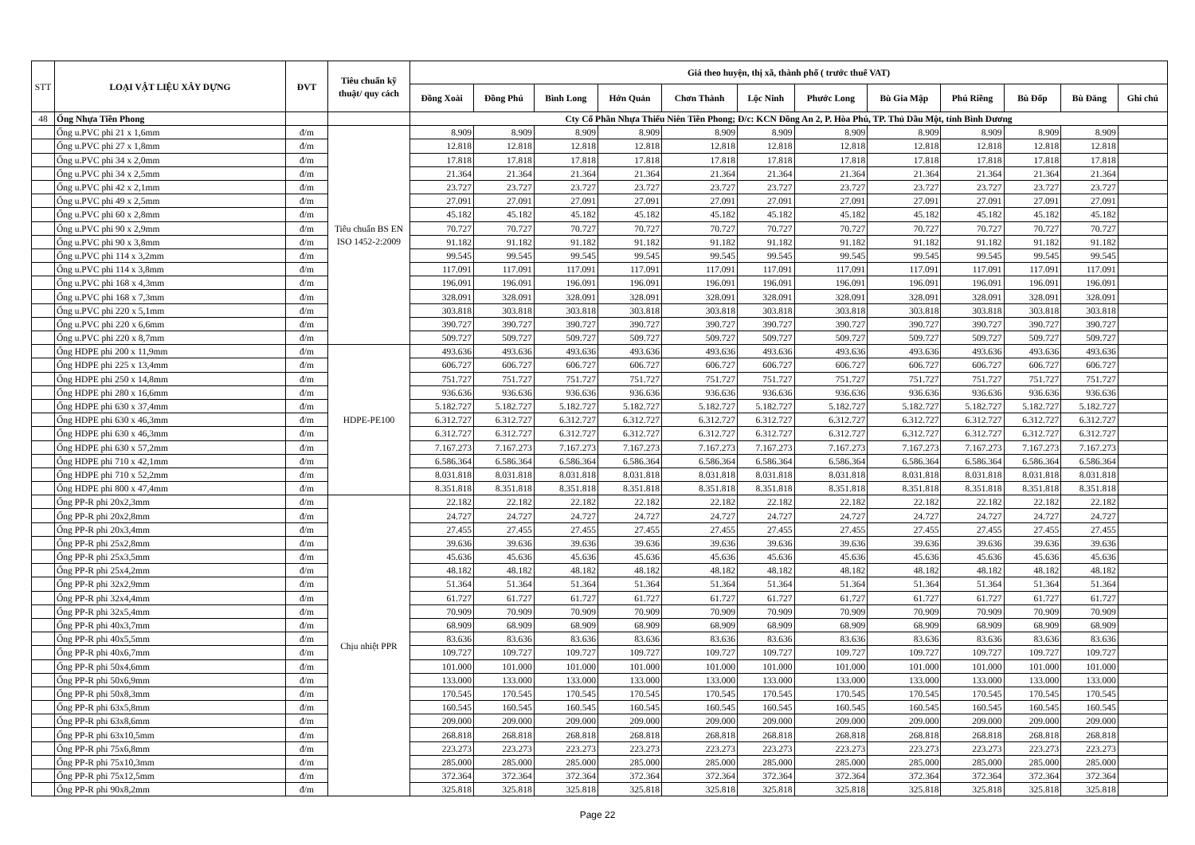| STT | LOẠI VẬT LIỆU XÂY DỰNG | ĐVT | Tiêu chuẩn kỹ thuật/ quy cách | Giá theo huyện, thị xã, thành phố ( trước thuế VAT) | | | | | | | | | | | |
| --- | --- | --- | --- | --- | --- | --- | --- | --- | --- | --- | --- | --- | --- | --- | --- |
| | | | | Đồng Xoài | Đồng Phú | Bình Long | Hớn Quản | Chơn Thành | Lộc Ninh | Phước Long | Bù Gia Mập | Phú Riềng | Bù Đốp | Bù Đăng | Ghi chú |
| 48 | Ống Nhựa Tiền Phong | | | Cty Cổ Phần Nhựa Thiếu Niên Tiền Phong; Đ/c: KCN Đồng An 2, P. Hòa Phú, TP. Thủ Dầu Một, tỉnh Bình Dương | | | | | | | | | | | |
| | Ống u.PVC phi 21 x 1,6mm | đ/m | Tiêu chuẩn BS EN ISO 1452-2:2009 | 8.909 | 8.909 | 8.909 | 8.909 | 8.909 | 8.909 | 8.909 | 8.909 | 8.909 | 8.909 | 8.909 | |
| | Ống u.PVC phi 27 x 1,8mm | đ/m | | 12.818 | 12.818 | 12.818 | 12.818 | 12.818 | 12.818 | 12.818 | 12.818 | 12.818 | 12.818 | 12.818 | |
| | Ống u.PVC phi 34 x 2,0mm | đ/m | | 17.818 | 17.818 | 17.818 | 17.818 | 17.818 | 17.818 | 17.818 | 17.818 | 17.818 | 17.818 | 17.818 | |
| | Ống u.PVC phi 34 x 2,5mm | đ/m | | 21.364 | 21.364 | 21.364 | 21.364 | 21.364 | 21.364 | 21.364 | 21.364 | 21.364 | 21.364 | 21.364 | |
| | Ống u.PVC phi 42 x 2,1mm | đ/m | | 23.727 | 23.727 | 23.727 | 23.727 | 23.727 | 23.727 | 23.727 | 23.727 | 23.727 | 23.727 | 23.727 | |
| | Ống u.PVC phi 49 x 2,5mm | đ/m | | 27.091 | 27.091 | 27.091 | 27.091 | 27.091 | 27.091 | 27.091 | 27.091 | 27.091 | 27.091 | 27.091 | |
| | Ống u.PVC phi 60 x 2,8mm | đ/m | | 45.182 | 45.182 | 45.182 | 45.182 | 45.182 | 45.182 | 45.182 | 45.182 | 45.182 | 45.182 | 45.182 | |
| | Ống u.PVC phi 90 x 2,9mm | đ/m | | 70.727 | 70.727 | 70.727 | 70.727 | 70.727 | 70.727 | 70.727 | 70.727 | 70.727 | 70.727 | 70.727 | |
| | Ống u.PVC phi 90 x 3,8mm | đ/m | | 91.182 | 91.182 | 91.182 | 91.182 | 91.182 | 91.182 | 91.182 | 91.182 | 91.182 | 91.182 | 91.182 | |
| | Ống u.PVC phi 114 x 3,2mm | đ/m | | 99.545 | 99.545 | 99.545 | 99.545 | 99.545 | 99.545 | 99.545 | 99.545 | 99.545 | 99.545 | 99.545 | |
| | Ống u.PVC phi 114 x 3,8mm | đ/m | | 117.091 | 117.091 | 117.091 | 117.091 | 117.091 | 117.091 | 117.091 | 117.091 | 117.091 | 117.091 | 117.091 | |
| | Ống u.PVC phi 168 x 4,3mm | đ/m | | 196.091 | 196.091 | 196.091 | 196.091 | 196.091 | 196.091 | 196.091 | 196.091 | 196.091 | 196.091 | 196.091 | |
| | Ống u.PVC phi 168 x 7,3mm | đ/m | | 328.091 | 328.091 | 328.091 | 328.091 | 328.091 | 328.091 | 328.091 | 328.091 | 328.091 | 328.091 | 328.091 | |
| | Ống u.PVC phi 220 x 5,1mm | đ/m | | 303.818 | 303.818 | 303.818 | 303.818 | 303.818 | 303.818 | 303.818 | 303.818 | 303.818 | 303.818 | 303.818 | |
| | Ống u.PVC phi 220 x 6,6mm | đ/m | | 390.727 | 390.727 | 390.727 | 390.727 | 390.727 | 390.727 | 390.727 | 390.727 | 390.727 | 390.727 | 390.727 | |
| | Ống u.PVC phi 220 x 8,7mm | đ/m | | 509.727 | 509.727 | 509.727 | 509.727 | 509.727 | 509.727 | 509.727 | 509.727 | 509.727 | 509.727 | 509.727 | |
| | Ống HDPE phi 200 x 11,9mm | đ/m | HDPE-PE100 | 493.636 | 493.636 | 493.636 | 493.636 | 493.636 | 493.636 | 493.636 | 493.636 | 493.636 | 493.636 | 493.636 | |
| | Ống HDPE phi 225 x 13,4mm | đ/m | | 606.727 | 606.727 | 606.727 | 606.727 | 606.727 | 606.727 | 606.727 | 606.727 | 606.727 | 606.727 | 606.727 | |
| | Ống HDPE phi 250 x 14,8mm | đ/m | | 751.727 | 751.727 | 751.727 | 751.727 | 751.727 | 751.727 | 751.727 | 751.727 | 751.727 | 751.727 | 751.727 | |
| | Ống HDPE phi 280 x 16,6mm | đ/m | | 936.636 | 936.636 | 936.636 | 936.636 | 936.636 | 936.636 | 936.636 | 936.636 | 936.636 | 936.636 | 936.636 | |
| | Ống HDPE phi 630 x 37,4mm | đ/m | | 5.182.727 | 5.182.727 | 5.182.727 | 5.182.727 | 5.182.727 | 5.182.727 | 5.182.727 | 5.182.727 | 5.182.727 | 5.182.727 | 5.182.727 | |
| | Ống HDPE phi 630 x 46,3mm | đ/m | | 6.312.727 | 6.312.727 | 6.312.727 | 6.312.727 | 6.312.727 | 6.312.727 | 6.312.727 | 6.312.727 | 6.312.727 | 6.312.727 | 6.312.727 | |
| | Ống HDPE phi 630 x 46,3mm | đ/m | | 6.312.727 | 6.312.727 | 6.312.727 | 6.312.727 | 6.312.727 | 6.312.727 | 6.312.727 | 6.312.727 | 6.312.727 | 6.312.727 | 6.312.727 | |
| | Ống HDPE phi 630 x 57,2mm | đ/m | | 7.167.273 | 7.167.273 | 7.167.273 | 7.167.273 | 7.167.273 | 7.167.273 | 7.167.273 | 7.167.273 | 7.167.273 | 7.167.273 | 7.167.273 | |
| | Ống HDPE phi 710 x 42,1mm | đ/m | | 6.586.364 | 6.586.364 | 6.586.364 | 6.586.364 | 6.586.364 | 6.586.364 | 6.586.364 | 6.586.364 | 6.586.364 | 6.586.364 | 6.586.364 | |
| | Ống HDPE phi 710 x 52,2mm | đ/m | | 8.031.818 | 8.031.818 | 8.031.818 | 8.031.818 | 8.031.818 | 8.031.818 | 8.031.818 | 8.031.818 | 8.031.818 | 8.031.818 | 8.031.818 | |
| | Ống HDPE phi 800 x 47,4mm | đ/m | | 8.351.818 | 8.351.818 | 8.351.818 | 8.351.818 | 8.351.818 | 8.351.818 | 8.351.818 | 8.351.818 | 8.351.818 | 8.351.818 | 8.351.818 | |
| | Ống PP-R phi 20x2,3mm | đ/m | Chịu nhiệt PPR | 22.182 | 22.182 | 22.182 | 22.182 | 22.182 | 22.182 | 22.182 | 22.182 | 22.182 | 22.182 | 22.182 | |
| | Ống PP-R phi 20x2,8mm | đ/m | | 24.727 | 24.727 | 24.727 | 24.727 | 24.727 | 24.727 | 24.727 | 24.727 | 24.727 | 24.727 | 24.727 | |
| | Ống PP-R phi 20x3,4mm | đ/m | | 27.455 | 27.455 | 27.455 | 27.455 | 27.455 | 27.455 | 27.455 | 27.455 | 27.455 | 27.455 | 27.455 | |
| | Ống PP-R phi 25x2,8mm | đ/m | | 39.636 | 39.636 | 39.636 | 39.636 | 39.636 | 39.636 | 39.636 | 39.636 | 39.636 | 39.636 | 39.636 | |
| | Ống PP-R phi 25x3,5mm | đ/m | | 45.636 | 45.636 | 45.636 | 45.636 | 45.636 | 45.636 | 45.636 | 45.636 | 45.636 | 45.636 | 45.636 | |
| | Ống PP-R phi 25x4,2mm | đ/m | | 48.182 | 48.182 | 48.182 | 48.182 | 48.182 | 48.182 | 48.182 | 48.182 | 48.182 | 48.182 | 48.182 | |
| | Ống PP-R phi 32x2,9mm | đ/m | | 51.364 | 51.364 | 51.364 | 51.364 | 51.364 | 51.364 | 51.364 | 51.364 | 51.364 | 51.364 | 51.364 | |
| | Ống PP-R phi 32x4,4mm | đ/m | | 61.727 | 61.727 | 61.727 | 61.727 | 61.727 | 61.727 | 61.727 | 61.727 | 61.727 | 61.727 | 61.727 | |
| | Ống PP-R phi 32x5,4mm | đ/m | | 70.909 | 70.909 | 70.909 | 70.909 | 70.909 | 70.909 | 70.909 | 70.909 | 70.909 | 70.909 | 70.909 | |
| | Ống PP-R phi 40x3,7mm | đ/m | | 68.909 | 68.909 | 68.909 | 68.909 | 68.909 | 68.909 | 68.909 | 68.909 | 68.909 | 68.909 | 68.909 | |
| | Ống PP-R phi 40x5,5mm | đ/m | | 83.636 | 83.636 | 83.636 | 83.636 | 83.636 | 83.636 | 83.636 | 83.636 | 83.636 | 83.636 | 83.636 | |
| | Ống PP-R phi 40x6,7mm | đ/m | | 109.727 | 109.727 | 109.727 | 109.727 | 109.727 | 109.727 | 109.727 | 109.727 | 109.727 | 109.727 | 109.727 | |
| | Ống PP-R phi 50x4,6mm | đ/m | | 101.000 | 101.000 | 101.000 | 101.000 | 101.000 | 101.000 | 101.000 | 101.000 | 101.000 | 101.000 | 101.000 | |
| | Ống PP-R phi 50x6,9mm | đ/m | | 133.000 | 133.000 | 133.000 | 133.000 | 133.000 | 133.000 | 133.000 | 133.000 | 133.000 | 133.000 | 133.000 | |
| | Ống PP-R phi 50x8,3mm | đ/m | | 170.545 | 170.545 | 170.545 | 170.545 | 170.545 | 170.545 | 170.545 | 170.545 | 170.545 | 170.545 | 170.545 | |
| | Ống PP-R phi 63x5,8mm | đ/m | | 160.545 | 160.545 | 160.545 | 160.545 | 160.545 | 160.545 | 160.545 | 160.545 | 160.545 | 160.545 | 160.545 | |
| | Ống PP-R phi 63x8,6mm | đ/m | | 209.000 | 209.000 | 209.000 | 209.000 | 209.000 | 209.000 | 209.000 | 209.000 | 209.000 | 209.000 | 209.000 | |
| | Ống PP-R phi 63x10,5mm | đ/m | | 268.818 | 268.818 | 268.818 | 268.818 | 268.818 | 268.818 | 268.818 | 268.818 | 268.818 | 268.818 | 268.818 | |
| | Ống PP-R phi 75x6,8mm | đ/m | | 223.273 | 223.273 | 223.273 | 223.273 | 223.273 | 223.273 | 223.273 | 223.273 | 223.273 | 223.273 | 223.273 | |
| | Ống PP-R phi 75x10,3mm | đ/m | | 285.000 | 285.000 | 285.000 | 285.000 | 285.000 | 285.000 | 285.000 | 285.000 | 285.000 | 285.000 | 285.000 | |
| | Ống PP-R phi 75x12,5mm | đ/m | | 372.364 | 372.364 | 372.364 | 372.364 | 372.364 | 372.364 | 372.364 | 372.364 | 372.364 | 372.364 | 372.364 | |
| | Ống PP-R phi 90x8,2mm | đ/m | | 325.818 | 325.818 | 325.818 | 325.818 | 325.818 | 325.818 | 325.818 | 325.818 | 325.818 | 325.818 | 325.818 | |
Page 22